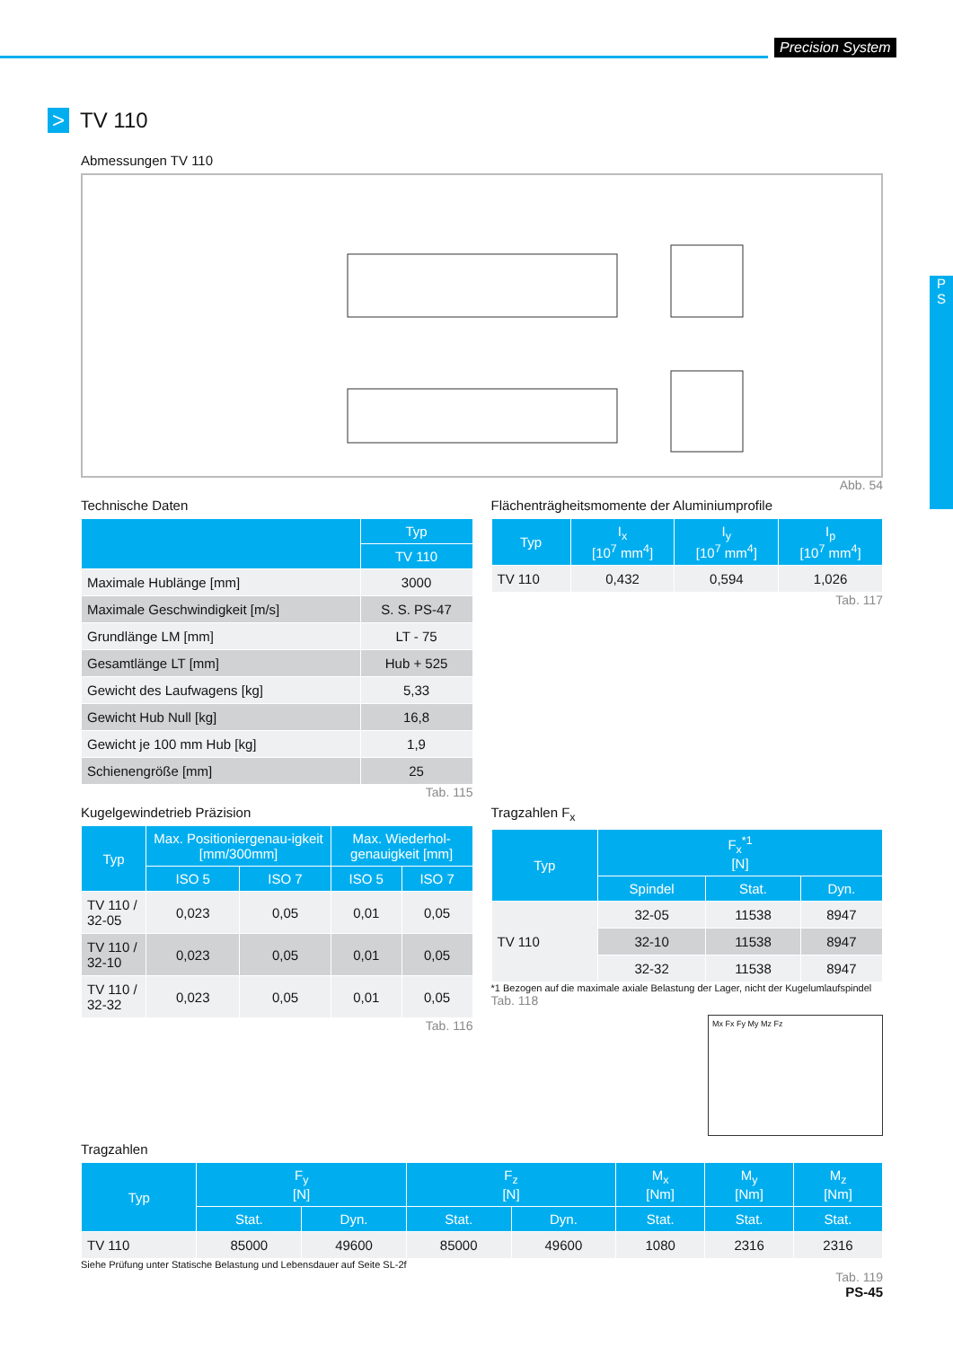Precision System
P
S
> TV 110
Abmessungen TV 110
Abb. 54
Technische Daten
| | Typ |
| --- | --- |
| | TV 110 |
| Maximale Hublänge [mm] | 3000 |
| Maximale Geschwindigkeit [m/s] | S. S. PS-47 |
| Grundlänge LM [mm] | LT - 75 |
| Gesamtlänge LT [mm] | Hub + 525 |
| Gewicht des Laufwagens [kg] | 5,33 |
| Gewicht Hub Null [kg] | 16,8 |
| Gewicht je 100 mm Hub [kg] | 1,9 |
| Schienengröße [mm] | 25 |
Tab. 115
Flächenträgheitsmomente der Aluminiumprofile
| Typ | I<sub>x</sub> [10<sup>7</sup> mm<sup>4</sup>] | I<sub>y</sub> [10<sup>7</sup> mm<sup>4</sup>] | I<sub>p</sub> [10<sup>7</sup> mm<sup>4</sup>] |
| --- | --- | --- | --- |
| TV 110 | 0,432 | 0,594 | 1,026 |
Tab. 117
Kugelgewindetrieb Präzision
| Typ | Max. Positioniergenau-igkeit [mm/300mm] | | Max. Wiederhol-genauigkeit [mm] | |
| --- | --- | --- | --- | --- |
| | ISO 5 | ISO 7 | ISO 5 | ISO 7 |
| TV 110 / 32-05 | 0,023 | 0,05 | 0,01 | 0,05 |
| TV 110 / 32-10 | 0,023 | 0,05 | 0,01 | 0,05 |
| TV 110 / 32-32 | 0,023 | 0,05 | 0,01 | 0,05 |
Tab. 116
Tragzahlen F<sub>x</sub>
| Typ | F<sub>x</sub><sup>*1</sup> [N] | | |
| --- | --- | --- | --- |
| | Spindel | Stat. | Dyn. |
| TV 110 | 32-05 | 11538 | 8947 |
| | 32-10 | 11538 | 8947 |
| | 32-32 | 11538 | 8947 |
*1 Bezogen auf die maximale axiale Belastung der Lager, nicht der Kugelumlaufspindel Tab. 118
Mx Fx Fy My Mz Fz
Tragzahlen
| Typ | F<sub>y</sub> [N] | | F<sub>z</sub> [N] | | M<sub>x</sub> [Nm] | M<sub>y</sub> [Nm] | M<sub>z</sub> [Nm] |
| --- | --- | --- | --- | --- | --- | --- | --- |
| | Stat. | Dyn. | Stat. | Dyn. | Stat. | Stat. | Stat. |
| TV 110 | 85000 | 49600 | 85000 | 49600 | 1080 | 2316 | 2316 |
Siehe Prüfung unter Statische Belastung und Lebensdauer auf Seite SL-2f
Tab. 119
PS-45